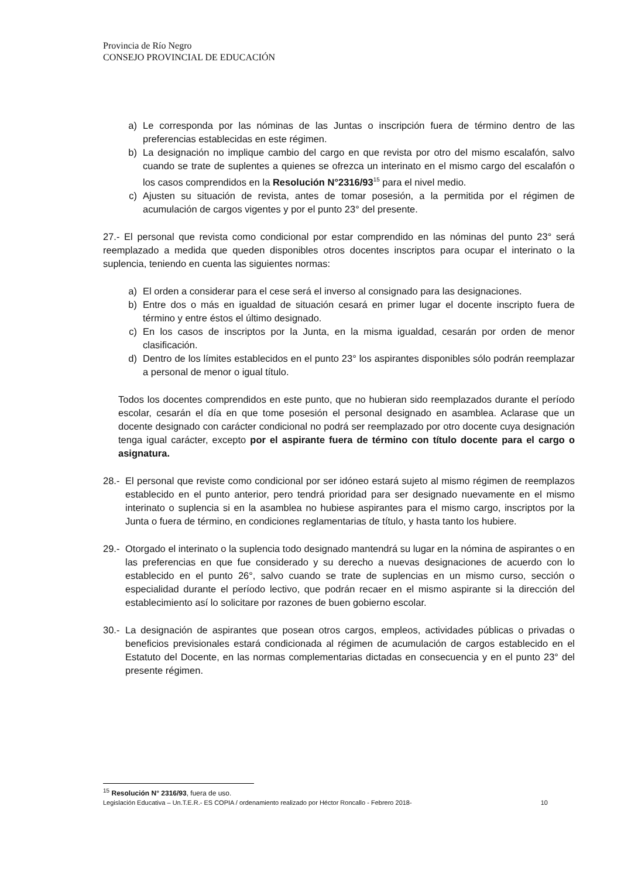Provincia de Río Negro
CONSEJO PROVINCIAL DE EDUCACIÓN
a) Le corresponda por las nóminas de las Juntas o inscripción fuera de término dentro de las preferencias establecidas en este régimen.
b) La designación no implique cambio del cargo en que revista por otro del mismo escalafón, salvo cuando se trate de suplentes a quienes se ofrezca un interinato en el mismo cargo del escalafón o los casos comprendidos en la Resolución N°2316/93<sup>15</sup> para el nivel medio.
c) Ajusten su situación de revista, antes de tomar posesión, a la permitida por el régimen de acumulación de cargos vigentes y por el punto 23° del presente.
27.- El personal que revista como condicional por estar comprendido en las nóminas del punto 23° será reemplazado a medida que queden disponibles otros docentes inscriptos para ocupar el interinato o la suplencia, teniendo en cuenta las siguientes normas:
a) El orden a considerar para el cese será el inverso al consignado para las designaciones.
b) Entre dos o más en igualdad de situación cesará en primer lugar el docente inscripto fuera de término y entre éstos el último designado.
c) En los casos de inscriptos por la Junta, en la misma igualdad, cesarán por orden de menor clasificación.
d) Dentro de los límites establecidos en el punto 23° los aspirantes disponibles sólo podrán reemplazar a personal de menor o igual título.
Todos los docentes comprendidos en este punto, que no hubieran sido reemplazados durante el período escolar, cesarán el día en que tome posesión el personal designado en asamblea. Aclarase que un docente designado con carácter condicional no podrá ser reemplazado por otro docente cuya designación tenga igual carácter, excepto por el aspirante fuera de término con título docente para el cargo o asignatura.
28.- El personal que reviste como condicional por ser idóneo estará sujeto al mismo régimen de reemplazos establecido en el punto anterior, pero tendrá prioridad para ser designado nuevamente en el mismo interinato o suplencia si en la asamblea no hubiese aspirantes para el mismo cargo, inscriptos por la Junta o fuera de término, en condiciones reglamentarias de título, y hasta tanto los hubiere.
29.- Otorgado el interinato o la suplencia todo designado mantendrá su lugar en la nómina de aspirantes o en las preferencias en que fue considerado y su derecho a nuevas designaciones de acuerdo con lo establecido en el punto 26°, salvo cuando se trate de suplencias en un mismo curso, sección o especialidad durante el período lectivo, que podrán recaer en el mismo aspirante si la dirección del establecimiento así lo solicitare por razones de buen gobierno escolar.
30.- La designación de aspirantes que posean otros cargos, empleos, actividades públicas o privadas o beneficios previsionales estará condicionada al régimen de acumulación de cargos establecido en el Estatuto del Docente, en las normas complementarias dictadas en consecuencia y en el punto 23° del presente régimen.
<sup>15</sup> Resolución N° 2316/93, fuera de uso.
Legislación Educativa – Un.T.E.R.- ES COPIA / ordenamiento realizado por Héctor Roncallo - Febrero 2018- 10